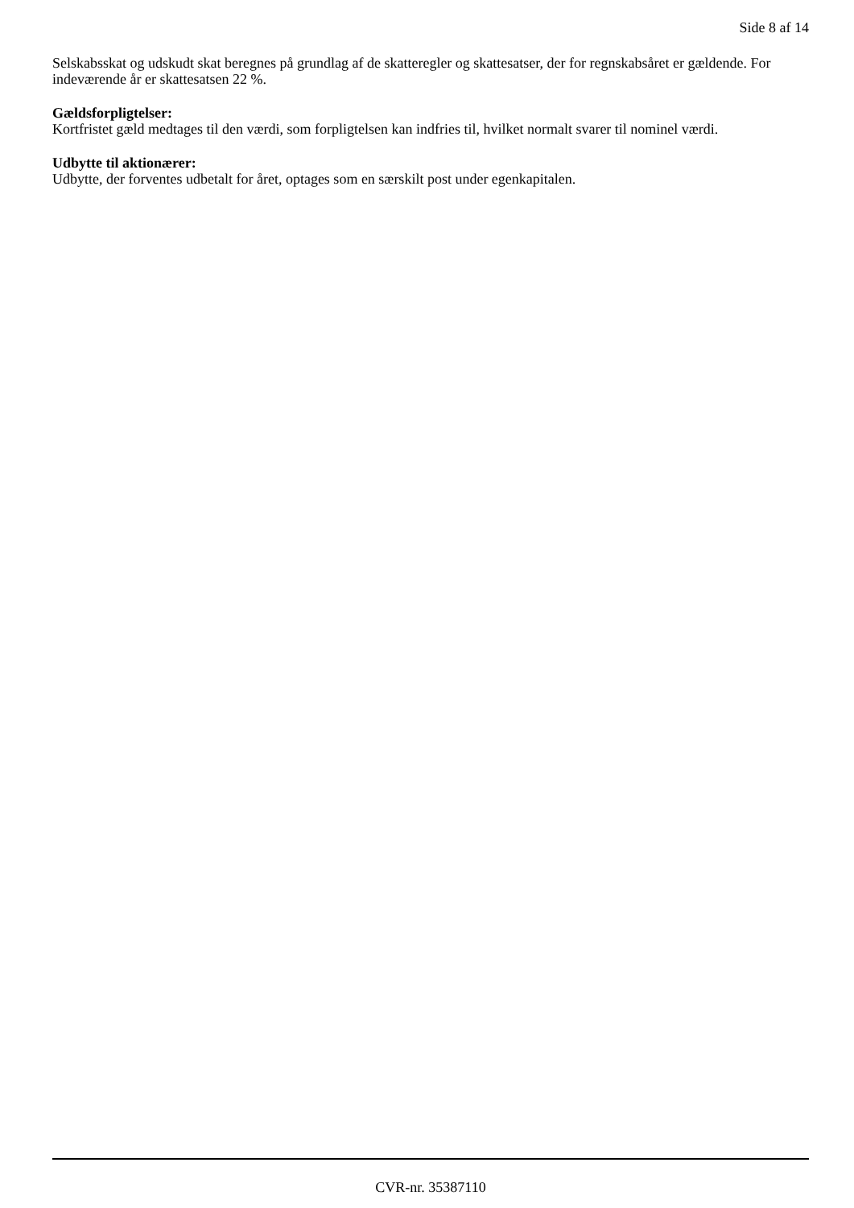Side 8 af 14
Selskabsskat og udskudt skat beregnes på grundlag af de skatteregler og skattesatser, der for regnskabsåret er gældende. For indeværende år er skattesatsen 22 %.
Gældsforpligtelser:
Kortfristet gæld medtages til den værdi, som forpligtelsen kan indfries til, hvilket normalt svarer til nominel værdi.
Udbytte til aktionærer:
Udbytte, der forventes udbetalt for året, optages som en særskilt post under egenkapitalen.
CVR-nr. 35387110